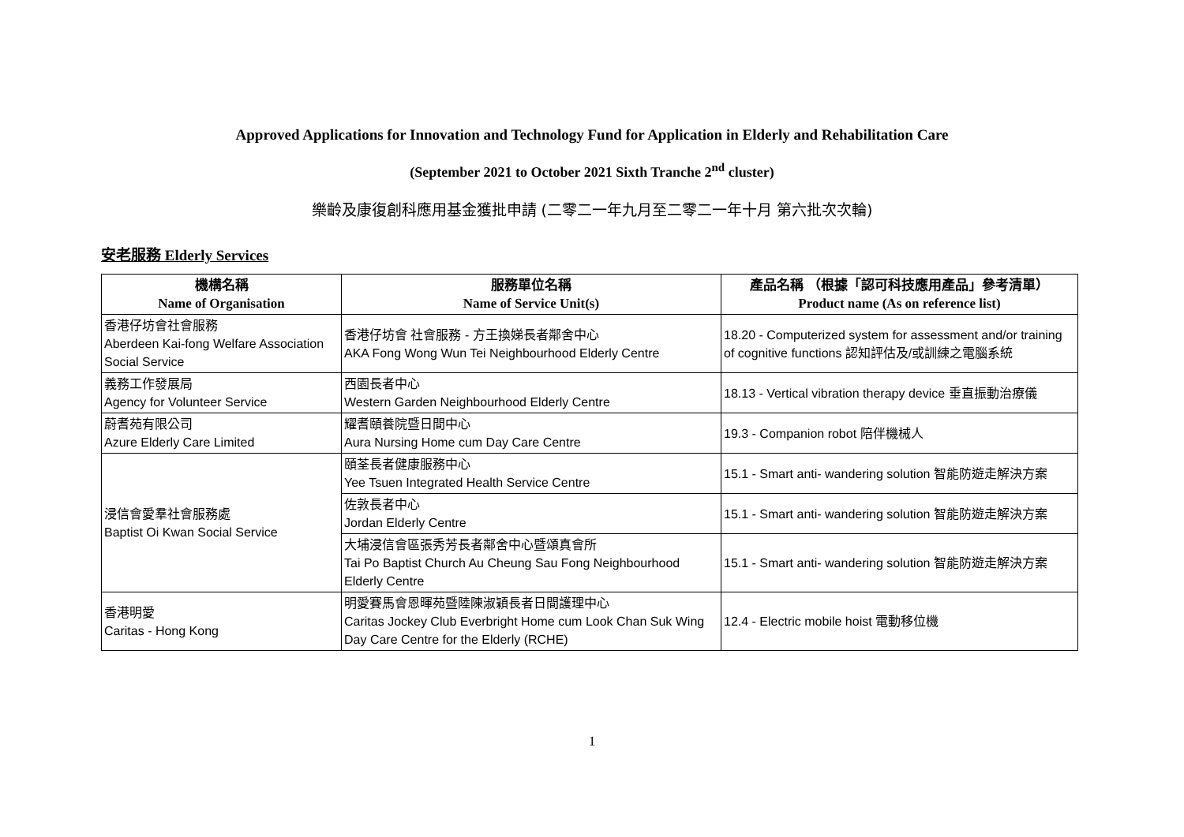Approved Applications for Innovation and Technology Fund for Application in Elderly and Rehabilitation Care
(September 2021 to October 2021 Sixth Tranche 2<sup>nd</sup> cluster)
樂齡及康復創科應用基金獲批申請 (二零二一年九月至二零二一年十月 第六批次次輪)
安老服務 Elderly Services
| 機構名稱 Name of Organisation | 服務單位名稱 Name of Service Unit(s) | 產品名稱 （根據「認可科技應用產品」參考清單） Product name (As on reference list) |
| --- | --- | --- |
| 香港仔坊會社會服務 Aberdeen Kai-fong Welfare Association Social Service | 香港仔坊會 社會服務 - 方王換娣長者鄰舍中心 AKA Fong Wong Wun Tei Neighbourhood Elderly Centre | 18.20 - Computerized system for assessment and/or training of cognitive functions 認知評估及/或訓練之電腦系統 |
| 義務工作發展局 Agency for Volunteer Service | 西園長者中心 Western Garden Neighbourhood Elderly Centre | 18.13 - Vertical vibration therapy device 垂直振動治療儀 |
| 蔚耆苑有限公司 Azure Elderly Care Limited | 耀耆頤養院暨日間中心 Aura Nursing Home cum Day Care Centre | 19.3 - Companion robot 陪伴機械人 |
| 浸信會愛羣社會服務處 Baptist Oi Kwan Social Service | 頤荃長者健康服務中心 Yee Tsuen Integrated Health Service Centre | 15.1 - Smart anti- wandering solution 智能防遊走解決方案 |
| | 佐敦長者中心 Jordan Elderly Centre | 15.1 - Smart anti- wandering solution 智能防遊走解決方案 |
| | 大埔浸信會區張秀芳長者鄰舍中心暨頌真會所 Tai Po Baptist Church Au Cheung Sau Fong Neighbourhood Elderly Centre | 15.1 - Smart anti- wandering solution 智能防遊走解決方案 |
| 香港明愛 Caritas - Hong Kong | 明愛賽馬會恩暉苑暨陸陳淑穎長者日間護理中心 Caritas Jockey Club Everbright Home cum Look Chan Suk Wing Day Care Centre for the Elderly (RCHE) | 12.4 - Electric mobile hoist 電動移位機 |
1